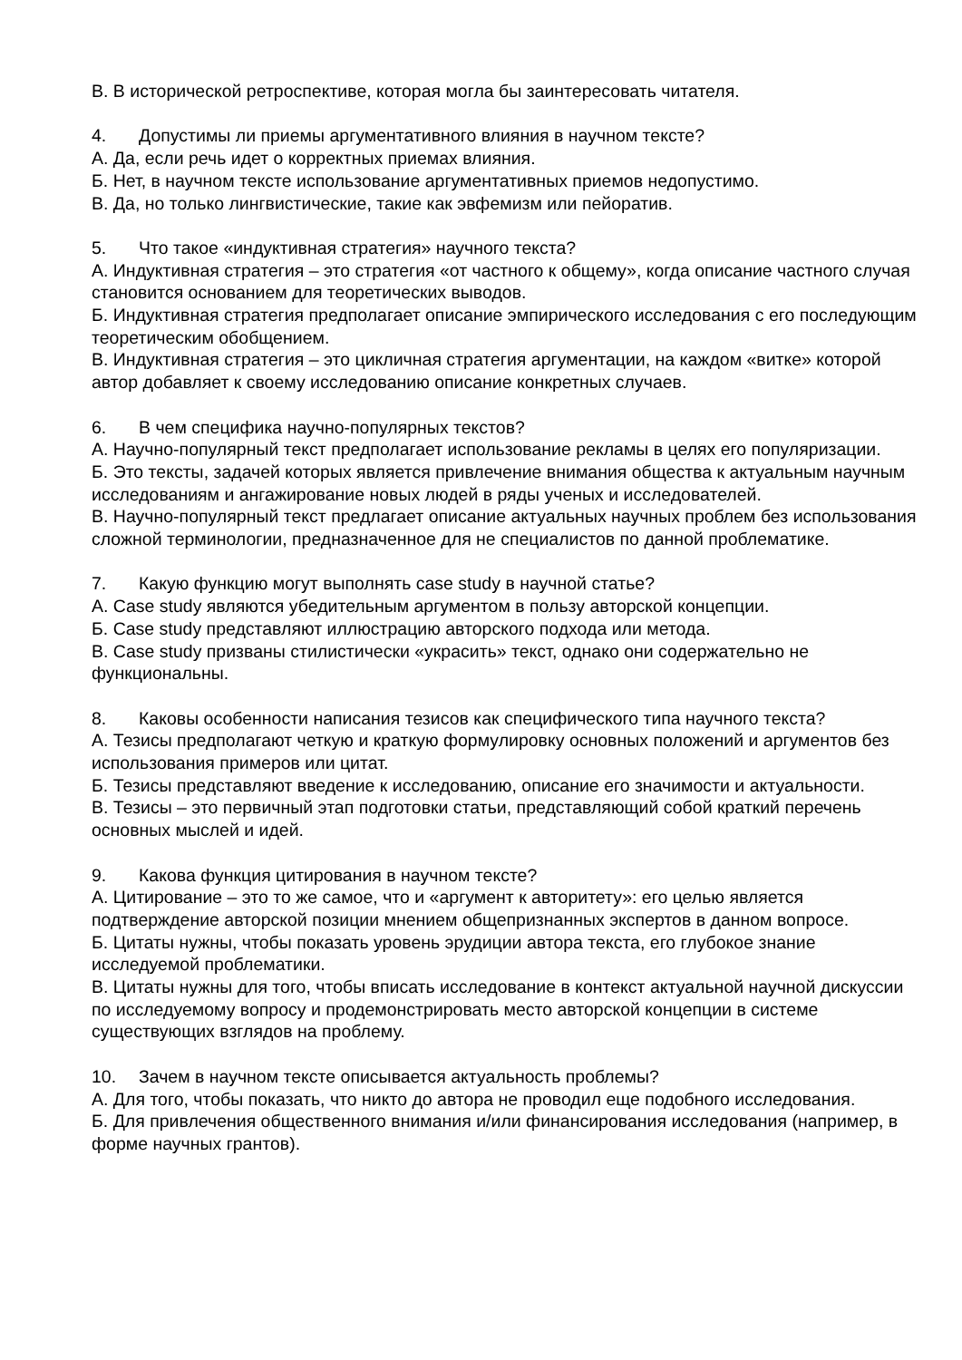В. В исторической ретроспективе, которая могла бы заинтересовать читателя.
4. Допустимы ли приемы аргументативного влияния в научном тексте?
А. Да, если речь идет о корректных приемах влияния.
Б. Нет, в научном тексте использование аргументативных приемов недопустимо.
В. Да, но только лингвистические, такие как эвфемизм или пейоратив.
5. Что такое «индуктивная стратегия» научного текста?
А. Индуктивная стратегия – это стратегия «от частного к общему», когда описание частного случая становится основанием для теоретических выводов.
Б. Индуктивная стратегия предполагает описание эмпирического исследования с его последующим теоретическим обобщением.
В. Индуктивная стратегия – это цикличная стратегия аргументации, на каждом «витке» которой автор добавляет к своему исследованию описание конкретных случаев.
6. В чем специфика научно-популярных текстов?
А. Научно-популярный текст предполагает использование рекламы в целях его популяризации.
Б. Это тексты, задачей которых является привлечение внимания общества к актуальным научным исследованиям и ангажирование новых людей в ряды ученых и исследователей.
В. Научно-популярный текст предлагает описание актуальных научных проблем без использования сложной терминологии, предназначенное для не специалистов по данной проблематике.
7. Какую функцию могут выполнять case study в научной статье?
А. Case study являются убедительным аргументом в пользу авторской концепции.
Б. Case study представляют иллюстрацию авторского подхода или метода.
В. Case study призваны стилистически «украсить» текст, однако они содержательно не функциональны.
8. Каковы особенности написания тезисов как специфического типа научного текста?
А. Тезисы предполагают четкую и краткую формулировку основных положений и аргументов без использования примеров или цитат.
Б. Тезисы представляют введение к исследованию, описание его значимости и актуальности.
В. Тезисы – это первичный этап подготовки статьи, представляющий собой краткий перечень основных мыслей и идей.
9. Какова функция цитирования в научном тексте?
А. Цитирование – это то же самое, что и «аргумент к авторитету»: его целью является подтверждение авторской позиции мнением общепризнанных экспертов в данном вопросе.
Б. Цитаты нужны, чтобы показать уровень эрудиции автора текста, его глубокое знание исследуемой проблематики.
В. Цитаты нужны для того, чтобы вписать исследование в контекст актуальной научной дискуссии по исследуемому вопросу и продемонстрировать место авторской концепции в системе существующих взглядов на проблему.
10. Зачем в научном тексте описывается актуальность проблемы?
А. Для того, чтобы показать, что никто до автора не проводил еще подобного исследования.
Б. Для привлечения общественного внимания и/или финансирования исследования (например, в форме научных грантов).